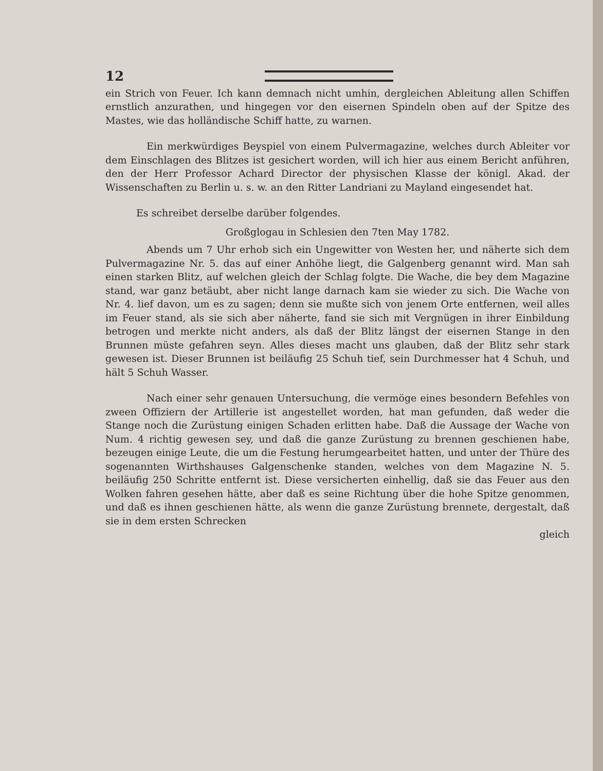12
ein Strich von Feuer. Ich kann demnach nicht umhin, dergleichen Ableitung allen Schiffen ernstlich anzurathen, und hingegen vor den eisernen Spindeln oben auf der Spitze des Mastes, wie das holländische Schiff hatte, zu warnen.
Ein merkwürdiges Beyspiel von einem Pulvermagazine, welches durch Ableiter vor dem Einschlagen des Blitzes ist gesichert worden, will ich hier aus einem Bericht anführen, den der Herr Professor Achard Director der physischen Klasse der königl. Akad. der Wissenschaften zu Berlin u. s. w. an den Ritter Landriani zu Mayland eingesendet hat.
Es schreibet derselbe darüber folgendes.
Großglogau in Schlesien den 7ten May 1782.
Abends um 7 Uhr erhob sich ein Ungewitter von Westen her, und näherte sich dem Pulvermagazine Nr. 5. das auf einer Anhöhe liegt, die Galgenberg genannt wird. Man sah einen starken Blitz, auf welchen gleich der Schlag folgte. Die Wache, die bey dem Magazine stand, war ganz betäubt, aber nicht lange darnach kam sie wieder zu sich. Die Wache von Nr. 4. lief davon, um es zu sagen; denn sie mußte sich von jenem Orte entfernen, weil alles im Feuer stand, als sie sich aber näherte, fand sie sich mit Vergnügen in ihrer Einbildung betrogen und merkte nicht anders, als daß der Blitz längst der eisernen Stange in den Brunnen müste gefahren seyn. Alles dieses macht uns glauben, daß der Blitz sehr stark gewesen ist. Dieser Brunnen ist beiläufig 25 Schuh tief, sein Durchmesser hat 4 Schuh, und hält 5 Schuh Wasser.
Nach einer sehr genauen Untersuchung, die vermöge eines besondern Befehles von zween Offiziern der Artillerie ist angestellet worden, hat man gefunden, daß weder die Stange noch die Zurüstung einigen Schaden erlitten habe. Daß die Aussage der Wache von Num. 4 richtig gewesen sey, und daß die ganze Zurüstung zu brennen geschienen habe, bezeugen einige Leute, die um die Festung herumgearbeitet hatten, und unter der Thüre des sogenannten Wirthshauses Galgenschenke standen, welches von dem Magazine N. 5. beiläufig 250 Schritte entfernt ist. Diese versicherten einhellig, daß sie das Feuer aus den Wolken fahren gesehen hätte, aber daß es seine Richtung über die hohe Spitze genommen, und daß es ihnen geschienen hätte, als wenn die ganze Zurüstung brennete, dergestalt, daß sie in dem ersten Schrecken
gleich